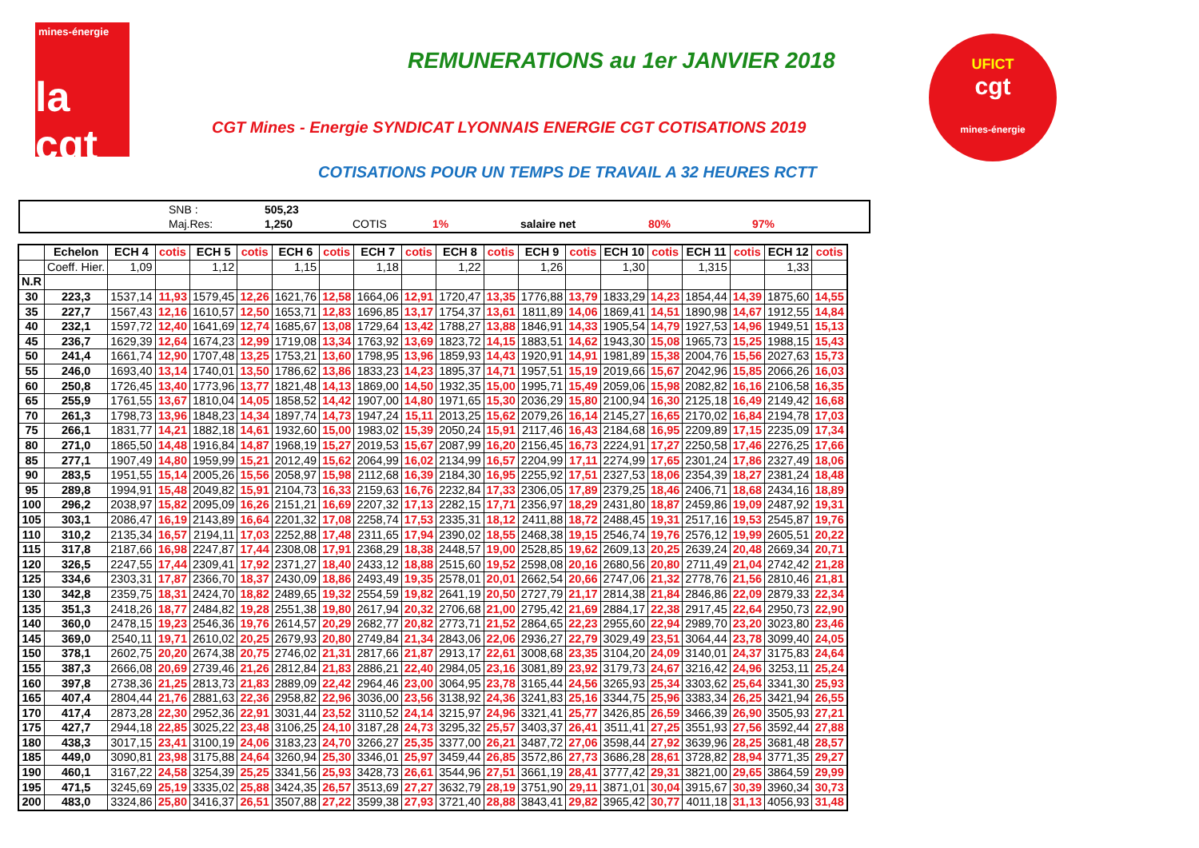mines-énergie
la cgt
REMUNERATIONS au 1er JANVIER 2018
UFICT
cgt
mines-énergie
CGT Mines - Energie SYNDICAT LYONNAIS ENERGIE CGT COTISATIONS 2019
COTISATIONS POUR UN TEMPS DE TRAVAIL A 32 HEURES RCTT
| | SNB : | 505,23 | | | | | |
| | Maj.Res: | 1,250 | COTIS | 1% | salaire net | 80% | 97% |
| | Echelon | ECH 4 | cotis | ECH 5 | cotis | ECH 6 | cotis | ECH 7 | cotis | ECH 8 | cotis | ECH 9 | cotis | ECH 10 | cotis | ECH 11 | cotis | ECH 12 | cotis |
| --- | --- | --- | --- | --- | --- | --- | --- | --- | --- | --- | --- | --- | --- | --- | --- | --- | --- | --- | --- |
| | Coeff. Hier. | 1,09 | | 1,12 | | 1,15 | | 1,18 | | 1,22 | | 1,26 | | 1,30 | | 1,315 | | 1,33 | |
| N.R | | | | | | | | | | | | | | | | | | | |
| 30 | 223,3 | 1537,14 | 11,93 | 1579,45 | 12,26 | 1621,76 | 12,58 | 1664,06 | 12,91 | 1720,47 | 13,35 | 1776,88 | 13,79 | 1833,29 | 14,23 | 1854,44 | 14,39 | 1875,60 | 14,55 |
| 35 | 227,7 | 1567,43 | 12,16 | 1610,57 | 12,50 | 1653,71 | 12,83 | 1696,85 | 13,17 | 1754,37 | 13,61 | 1811,89 | 14,06 | 1869,41 | 14,51 | 1890,98 | 14,67 | 1912,55 | 14,84 |
| 40 | 232,1 | 1597,72 | 12,40 | 1641,69 | 12,74 | 1685,67 | 13,08 | 1729,64 | 13,42 | 1788,27 | 13,88 | 1846,91 | 14,33 | 1905,54 | 14,79 | 1927,53 | 14,96 | 1949,51 | 15,13 |
| 45 | 236,7 | 1629,39 | 12,64 | 1674,23 | 12,99 | 1719,08 | 13,34 | 1763,92 | 13,69 | 1823,72 | 14,15 | 1883,51 | 14,62 | 1943,30 | 15,08 | 1965,73 | 15,25 | 1988,15 | 15,43 |
| 50 | 241,4 | 1661,74 | 12,90 | 1707,48 | 13,25 | 1753,21 | 13,60 | 1798,95 | 13,96 | 1859,93 | 14,43 | 1920,91 | 14,91 | 1981,89 | 15,38 | 2004,76 | 15,56 | 2027,63 | 15,73 |
| 55 | 246,0 | 1693,40 | 13,14 | 1740,01 | 13,50 | 1786,62 | 13,86 | 1833,23 | 14,23 | 1895,37 | 14,71 | 1957,51 | 15,19 | 2019,66 | 15,67 | 2042,96 | 15,85 | 2066,26 | 16,03 |
| 60 | 250,8 | 1726,45 | 13,40 | 1773,96 | 13,77 | 1821,48 | 14,13 | 1869,00 | 14,50 | 1932,35 | 15,00 | 1995,71 | 15,49 | 2059,06 | 15,98 | 2082,82 | 16,16 | 2106,58 | 16,35 |
| 65 | 255,9 | 1761,55 | 13,67 | 1810,04 | 14,05 | 1858,52 | 14,42 | 1907,00 | 14,80 | 1971,65 | 15,30 | 2036,29 | 15,80 | 2100,94 | 16,30 | 2125,18 | 16,49 | 2149,42 | 16,68 |
| 70 | 261,3 | 1798,73 | 13,96 | 1848,23 | 14,34 | 1897,74 | 14,73 | 1947,24 | 15,11 | 2013,25 | 15,62 | 2079,26 | 16,14 | 2145,27 | 16,65 | 2170,02 | 16,84 | 2194,78 | 17,03 |
| 75 | 266,1 | 1831,77 | 14,21 | 1882,18 | 14,61 | 1932,60 | 15,00 | 1983,02 | 15,39 | 2050,24 | 15,91 | 2117,46 | 16,43 | 2184,68 | 16,95 | 2209,89 | 17,15 | 2235,09 | 17,34 |
| 80 | 271,0 | 1865,50 | 14,48 | 1916,84 | 14,87 | 1968,19 | 15,27 | 2019,53 | 15,67 | 2087,99 | 16,20 | 2156,45 | 16,73 | 2224,91 | 17,27 | 2250,58 | 17,46 | 2276,25 | 17,66 |
| 85 | 277,1 | 1907,49 | 14,80 | 1959,99 | 15,21 | 2012,49 | 15,62 | 2064,99 | 16,02 | 2134,99 | 16,57 | 2204,99 | 17,11 | 2274,99 | 17,65 | 2301,24 | 17,86 | 2327,49 | 18,06 |
| 90 | 283,5 | 1951,55 | 15,14 | 2005,26 | 15,56 | 2058,97 | 15,98 | 2112,68 | 16,39 | 2184,30 | 16,95 | 2255,92 | 17,51 | 2327,53 | 18,06 | 2354,39 | 18,27 | 2381,24 | 18,48 |
| 95 | 289,8 | 1994,91 | 15,48 | 2049,82 | 15,91 | 2104,73 | 16,33 | 2159,63 | 16,76 | 2232,84 | 17,33 | 2306,05 | 17,89 | 2379,25 | 18,46 | 2406,71 | 18,68 | 2434,16 | 18,89 |
| 100 | 296,2 | 2038,97 | 15,82 | 2095,09 | 16,26 | 2151,21 | 16,69 | 2207,32 | 17,13 | 2282,15 | 17,71 | 2356,97 | 18,29 | 2431,80 | 18,87 | 2459,86 | 19,09 | 2487,92 | 19,31 |
| 105 | 303,1 | 2086,47 | 16,19 | 2143,89 | 16,64 | 2201,32 | 17,08 | 2258,74 | 17,53 | 2335,31 | 18,12 | 2411,88 | 18,72 | 2488,45 | 19,31 | 2517,16 | 19,53 | 2545,87 | 19,76 |
| 110 | 310,2 | 2135,34 | 16,57 | 2194,11 | 17,03 | 2252,88 | 17,48 | 2311,65 | 17,94 | 2390,02 | 18,55 | 2468,38 | 19,15 | 2546,74 | 19,76 | 2576,12 | 19,99 | 2605,51 | 20,22 |
| 115 | 317,8 | 2187,66 | 16,98 | 2247,87 | 17,44 | 2308,08 | 17,91 | 2368,29 | 18,38 | 2448,57 | 19,00 | 2528,85 | 19,62 | 2609,13 | 20,25 | 2639,24 | 20,48 | 2669,34 | 20,71 |
| 120 | 326,5 | 2247,55 | 17,44 | 2309,41 | 17,92 | 2371,27 | 18,40 | 2433,12 | 18,88 | 2515,60 | 19,52 | 2598,08 | 20,16 | 2680,56 | 20,80 | 2711,49 | 21,04 | 2742,42 | 21,28 |
| 125 | 334,6 | 2303,31 | 17,87 | 2366,70 | 18,37 | 2430,09 | 18,86 | 2493,49 | 19,35 | 2578,01 | 20,01 | 2662,54 | 20,66 | 2747,06 | 21,32 | 2778,76 | 21,56 | 2810,46 | 21,81 |
| 130 | 342,8 | 2359,75 | 18,31 | 2424,70 | 18,82 | 2489,65 | 19,32 | 2554,59 | 19,82 | 2641,19 | 20,50 | 2727,79 | 21,17 | 2814,38 | 21,84 | 2846,86 | 22,09 | 2879,33 | 22,34 |
| 135 | 351,3 | 2418,26 | 18,77 | 2484,82 | 19,28 | 2551,38 | 19,80 | 2617,94 | 20,32 | 2706,68 | 21,00 | 2795,42 | 21,69 | 2884,17 | 22,38 | 2917,45 | 22,64 | 2950,73 | 22,90 |
| 140 | 360,0 | 2478,15 | 19,23 | 2546,36 | 19,76 | 2614,57 | 20,29 | 2682,77 | 20,82 | 2773,71 | 21,52 | 2864,65 | 22,23 | 2955,60 | 22,94 | 2989,70 | 23,20 | 3023,80 | 23,46 |
| 145 | 369,0 | 2540,11 | 19,71 | 2610,02 | 20,25 | 2679,93 | 20,80 | 2749,84 | 21,34 | 2843,06 | 22,06 | 2936,27 | 22,79 | 3029,49 | 23,51 | 3064,44 | 23,78 | 3099,40 | 24,05 |
| 150 | 378,1 | 2602,75 | 20,20 | 2674,38 | 20,75 | 2746,02 | 21,31 | 2817,66 | 21,87 | 2913,17 | 22,61 | 3008,68 | 23,35 | 3104,20 | 24,09 | 3140,01 | 24,37 | 3175,83 | 24,64 |
| 155 | 387,3 | 2666,08 | 20,69 | 2739,46 | 21,26 | 2812,84 | 21,83 | 2886,21 | 22,40 | 2984,05 | 23,16 | 3081,89 | 23,92 | 3179,73 | 24,67 | 3216,42 | 24,96 | 3253,11 | 25,24 |
| 160 | 397,8 | 2738,36 | 21,25 | 2813,73 | 21,83 | 2889,09 | 22,42 | 2964,46 | 23,00 | 3064,95 | 23,78 | 3165,44 | 24,56 | 3265,93 | 25,34 | 3303,62 | 25,64 | 3341,30 | 25,93 |
| 165 | 407,4 | 2804,44 | 21,76 | 2881,63 | 22,36 | 2958,82 | 22,96 | 3036,00 | 23,56 | 3138,92 | 24,36 | 3241,83 | 25,16 | 3344,75 | 25,96 | 3383,34 | 26,25 | 3421,94 | 26,55 |
| 170 | 417,4 | 2873,28 | 22,30 | 2952,36 | 22,91 | 3031,44 | 23,52 | 3110,52 | 24,14 | 3215,97 | 24,96 | 3321,41 | 25,77 | 3426,85 | 26,59 | 3466,39 | 26,90 | 3505,93 | 27,21 |
| 175 | 427,7 | 2944,18 | 22,85 | 3025,22 | 23,48 | 3106,25 | 24,10 | 3187,28 | 24,73 | 3295,32 | 25,57 | 3403,37 | 26,41 | 3511,41 | 27,25 | 3551,93 | 27,56 | 3592,44 | 27,88 |
| 180 | 438,3 | 3017,15 | 23,41 | 3100,19 | 24,06 | 3183,23 | 24,70 | 3266,27 | 25,35 | 3377,00 | 26,21 | 3487,72 | 27,06 | 3598,44 | 27,92 | 3639,96 | 28,25 | 3681,48 | 28,57 |
| 185 | 449,0 | 3090,81 | 23,98 | 3175,88 | 24,64 | 3260,94 | 25,30 | 3346,01 | 25,97 | 3459,44 | 26,85 | 3572,86 | 27,73 | 3686,28 | 28,61 | 3728,82 | 28,94 | 3771,35 | 29,27 |
| 190 | 460,1 | 3167,22 | 24,58 | 3254,39 | 25,25 | 3341,56 | 25,93 | 3428,73 | 26,61 | 3544,96 | 27,51 | 3661,19 | 28,41 | 3777,42 | 29,31 | 3821,00 | 29,65 | 3864,59 | 29,99 |
| 195 | 471,5 | 3245,69 | 25,19 | 3335,02 | 25,88 | 3424,35 | 26,57 | 3513,69 | 27,27 | 3632,79 | 28,19 | 3751,90 | 29,11 | 3871,01 | 30,04 | 3915,67 | 30,39 | 3960,34 | 30,73 |
| 200 | 483,0 | 3324,86 | 25,80 | 3416,37 | 26,51 | 3507,88 | 27,22 | 3599,38 | 27,93 | 3721,40 | 28,88 | 3843,41 | 29,82 | 3965,42 | 30,77 | 4011,18 | 31,13 | 4056,93 | 31,48 |